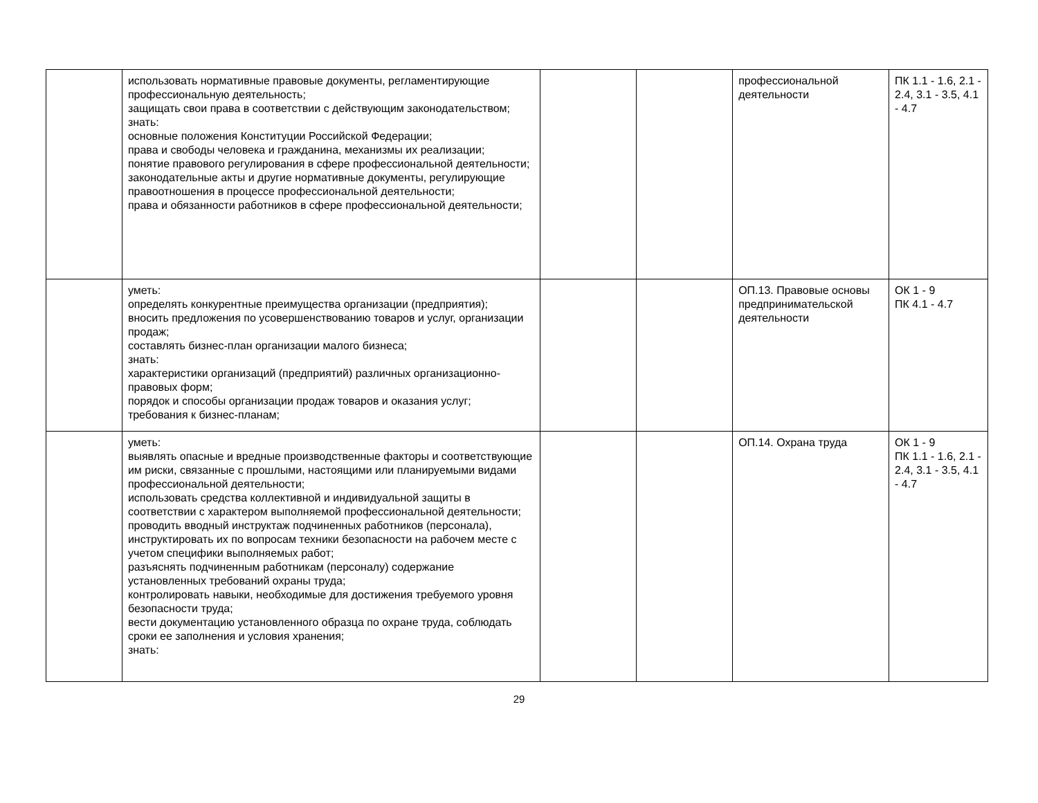| | использовать нормативные правовые документы, регламентирующие профессиональную деятельность; защищать свои права в соответствии с действующим законодательством; знать: основные положения Конституции Российской Федерации; права и свободы человека и гражданина, механизмы их реализации; понятие правового регулирования в сфере профессиональной деятельности; законодательные акты и другие нормативные документы, регулирующие правоотношения в процессе профессиональной деятельности; права и обязанности работников в сфере профессиональной деятельности; | | | профессиональной деятельности | ПК 1.1 - 1.6, 2.1 - 2.4, 3.1 - 3.5, 4.1 - 4.7 |
| | уметь: определять конкурентные преимущества организации (предприятия); вносить предложения по усовершенствованию товаров и услуг, организации продаж; составлять бизнес-план организации малого бизнеса; знать: характеристики организаций (предприятий) различных организационно-правовых форм; порядок и способы организации продаж товаров и оказания услуг; требования к бизнес-планам; | | | ОП.13. Правовые основы предпринимательской деятельности | ОК 1 - 9 ПК 4.1 - 4.7 |
| | уметь: выявлять опасные и вредные производственные факторы и соответствующие им риски, связанные с прошлыми, настоящими или планируемыми видами профессиональной деятельности; использовать средства коллективной и индивидуальной защиты в соответствии с характером выполняемой профессиональной деятельности; проводить вводный инструктаж подчиненных работников (персонала), инструктировать их по вопросам техники безопасности на рабочем месте с учетом специфики выполняемых работ; разъяснять подчиненным работникам (персоналу) содержание установленных требований охраны труда; контролировать навыки, необходимые для достижения требуемого уровня безопасности труда; вести документацию установленного образца по охране труда, соблюдать сроки ее заполнения и условия хранения; знать: | | | ОП.14. Охрана труда | ОК 1 - 9 ПК 1.1 - 1.6, 2.1 - 2.4, 3.1 - 3.5, 4.1 - 4.7 |
29